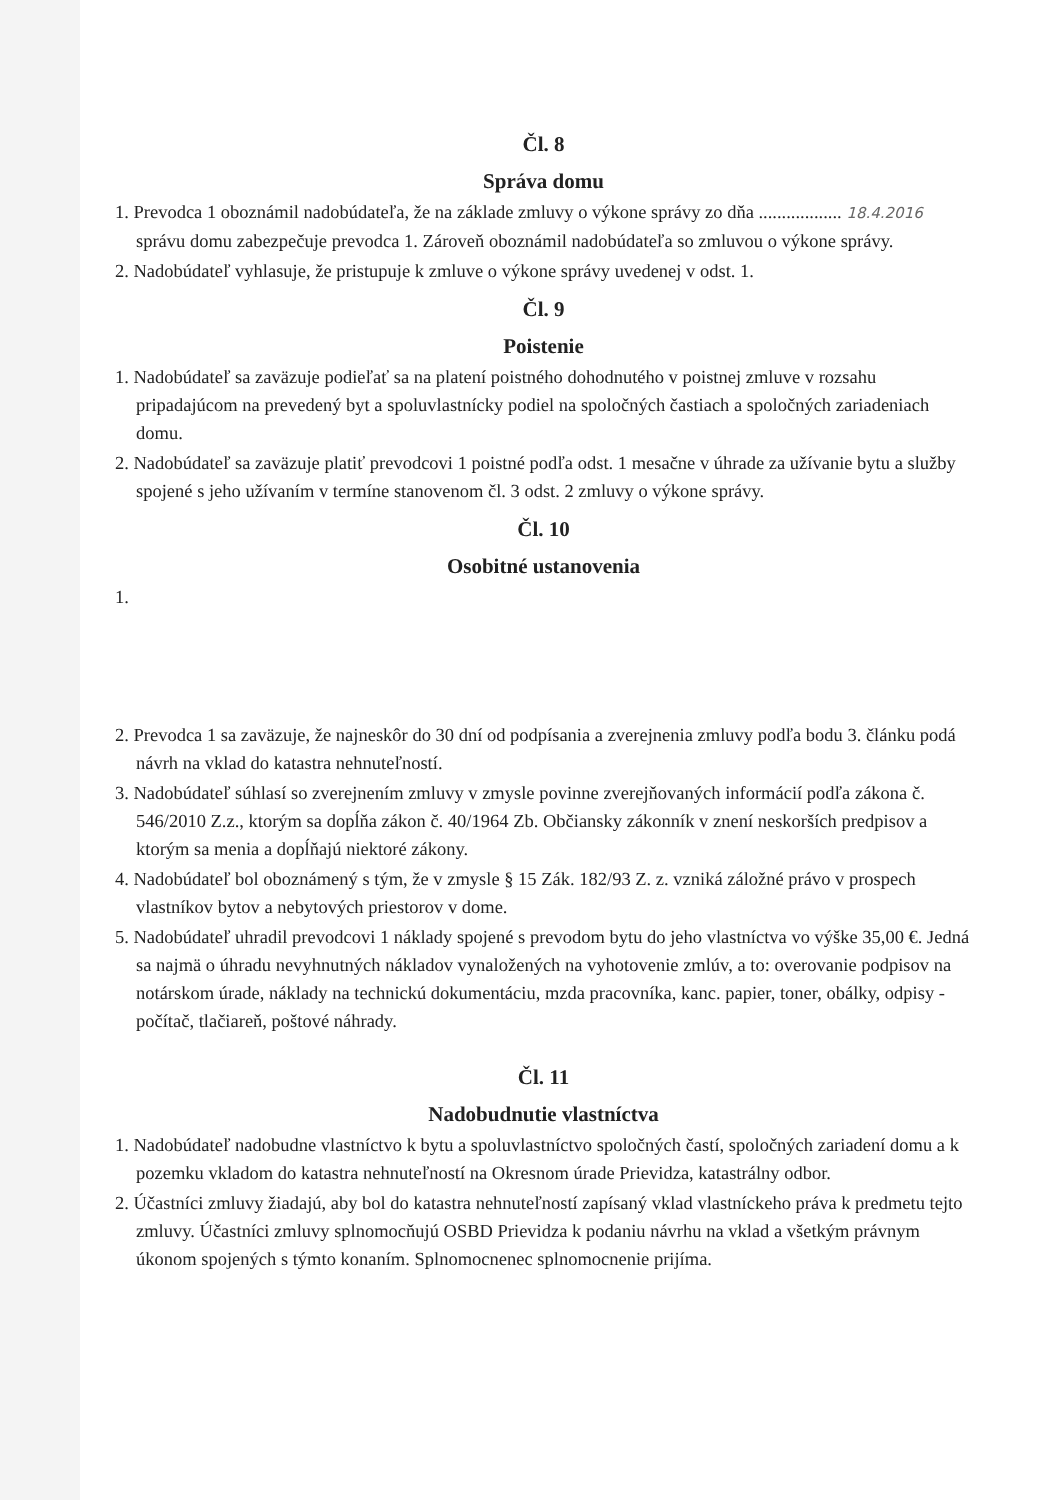Čl. 8
Správa domu
1. Prevodca 1 oboznámil nadobúdateľa, že na základe zmluvy o výkone správy zo dňa .................. 18.4.2016 správu domu zabezpečuje prevodca 1. Zároveň oboznámil nadobúdateľa so zmluvou o výkone správy.
2. Nadobúdateľ vyhlasuje, že pristupuje k zmluve o výkone správy uvedenej v odst. 1.
Čl. 9
Poistenie
1. Nadobúdateľ sa zaväzuje podieľať sa na platení poistného dohodnutého v poistnej zmluve v rozsahu pripadajúcom na prevedený byt a spoluvlastnícky podiel na spoločných častiach a spoločných zariadeniach domu.
2. Nadobúdateľ sa zaväzuje platiť prevodcovi 1 poistné podľa odst. 1 mesačne v úhrade za užívanie bytu a služby spojené s jeho užívaním v termíne stanovenom čl. 3 odst. 2 zmluvy o výkone správy.
Čl. 10
Osobitné ustanovenia
1.
2. Prevodca 1 sa zaväzuje, že najneskôr do 30 dní od podpísania a zverejnenia zmluvy podľa bodu 3. článku podá návrh na vklad do katastra nehnuteľností.
3. Nadobúdateľ súhlasí so zverejnením zmluvy v zmysle povinne zverejňovaných informácií podľa zákona č. 546/2010 Z.z., ktorým sa dopĺňa zákon č. 40/1964 Zb. Občiansky zákonník v znení neskorších predpisov a ktorým sa menia a dopĺňajú niektoré zákony.
4. Nadobúdateľ bol oboznámený s tým, že v zmysle § 15 Zák. 182/93 Z. z. vzniká záložné právo v prospech vlastníkov bytov a nebytových priestorov v dome.
5. Nadobúdateľ uhradil prevodcovi 1 náklady spojené s prevodom bytu do jeho vlastníctva vo výške 35,00 €. Jedná sa najmä o úhradu nevyhnutných nákladov vynaložených na vyhotovenie zmlúv, a to: overovanie podpisov na notárskom úrade, náklady na technickú dokumentáciu, mzda pracovníka, kanc. papier, toner, obálky, odpisy - počítač, tlačiareň, poštové náhrady.
Čl. 11
Nadobudnutie vlastníctva
1. Nadobúdateľ nadobudne vlastníctvo k bytu a spoluvlastníctvo spoločných častí, spoločných zariadení domu a k pozemku vkladom do katastra nehnuteľností na Okresnom úrade Prievidza, katastrálny odbor.
2. Účastníci zmluvy žiadajú, aby bol do katastra nehnuteľností zapísaný vklad vlastníckeho práva k predmetu tejto zmluvy. Účastníci zmluvy splnomocňujú OSBD Prievidza k podaniu návrhu na vklad a všetkým právnym úkonom spojených s týmto konaním. Splnomocnenec splnomocnenie prijíma.